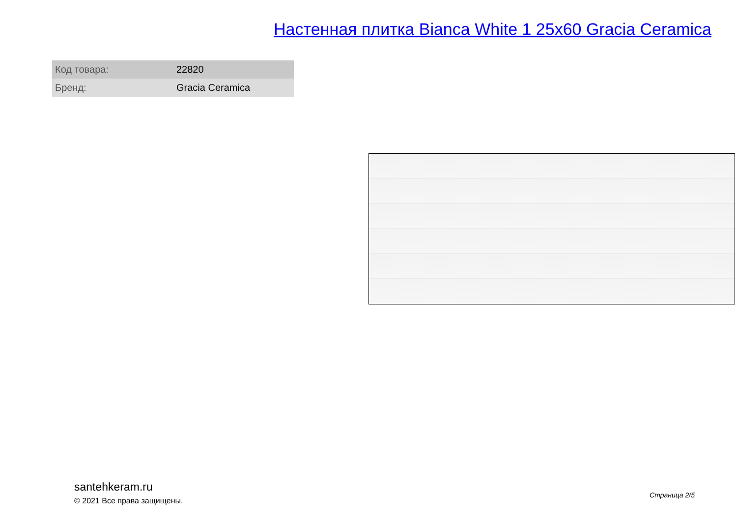Настенная плитка Bianca White 1 25x60 Gracia Ceramica
| Код товара: | 22820 |
| Бренд: | Gracia Ceramica |
santehkeram.ru
© 2021 Все права защищены.
Страница 2/5